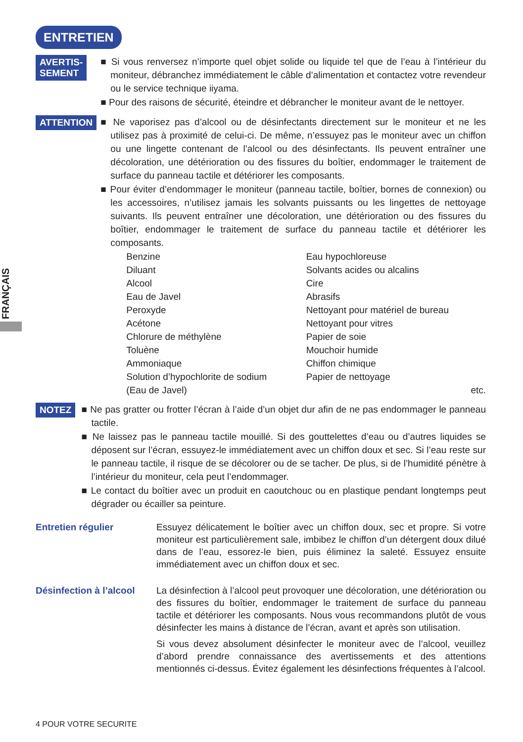FRANÇAIS
ENTRETIEN
AVERTIS-
SEMENT
■ Si vous renversez n’importe quel objet solide ou liquide tel que de l’eau à l’intérieur du moniteur, débranchez immédiatement le câble d’alimentation et contactez votre revendeur ou le service technique iiyama.
■ Pour des raisons de sécurité, éteindre et débrancher le moniteur avant de le nettoyer.
ATTENTION
■ Ne vaporisez pas d’alcool ou de désinfectants directement sur le moniteur et ne les utilisez pas à proximité de celui-ci. De même, n’essuyez pas le moniteur avec un chiffon ou une lingette contenant de l’alcool ou des désinfectants. Ils peuvent entraîner une décoloration, une détérioration ou des fissures du boîtier, endommager le traitement de surface du panneau tactile et détériorer les composants.
■ Pour éviter d’endommager le moniteur (panneau tactile, boîtier, bornes de connexion) ou les accessoires, n’utilisez jamais les solvants puissants ou les lingettes de nettoyage suivants. Ils peuvent entraîner une décoloration, une détérioration ou des fissures du boîtier, endommager le traitement de surface du panneau tactile et détériorer les composants.
| Benzine | Eau hypochloreuse |
| Diluant | Solvants acides ou alcalins |
| Alcool | Cire |
| Eau de Javel | Abrasifs |
| Peroxyde | Nettoyant pour matériel de bureau |
| Acétone | Nettoyant pour vitres |
| Chlorure de méthylène | Papier de soie |
| Toluène | Mouchoir humide |
| Ammoniaque | Chiffon chimique |
| Solution d’hypochlorite de sodium | Papier de nettoyage |
| (Eau de Javel) | etc. |
NOTEZ
■ Ne pas gratter ou frotter l’écran à l’aide d’un objet dur afin de ne pas endommager le panneau tactile.
■ Ne laissez pas le panneau tactile mouillé. Si des gouttelettes d’eau ou d’autres liquides se déposent sur l’écran, essuyez-le immédiatement avec un chiffon doux et sec. Si l’eau reste sur le panneau tactile, il risque de se décolorer ou de se tacher. De plus, si de l’humidité pénètre à l’intérieur du moniteur, cela peut l’endommager.
■ Le contact du boîtier avec un produit en caoutchouc ou en plastique pendant longtemps peut dégrader ou écailler sa peinture.
Entretien régulier Essuyez délicatement le boîtier avec un chiffon doux, sec et propre. Si votre moniteur est particulièrement sale, imbibez le chiffon d’un détergent doux dilué dans de l’eau, essorez-le bien, puis éliminez la saleté. Essuyez ensuite immédiatement avec un chiffon doux et sec.
Désinfection à l’alcool
La désinfection à l’alcool peut provoquer une décoloration, une détérioration ou des fissures du boîtier, endommager le traitement de surface du panneau tactile et détériorer les composants. Nous vous recommandons plutôt de vous désinfecter les mains à distance de l’écran, avant et après son utilisation.
Si vous devez absolument désinfecter le moniteur avec de l’alcool, veuillez d’abord prendre connaissance des avertissements et des attentions mentionnés ci-dessus. Évitez également les désinfections fréquentes à l’alcool.
4 POUR VOTRE SECURITE